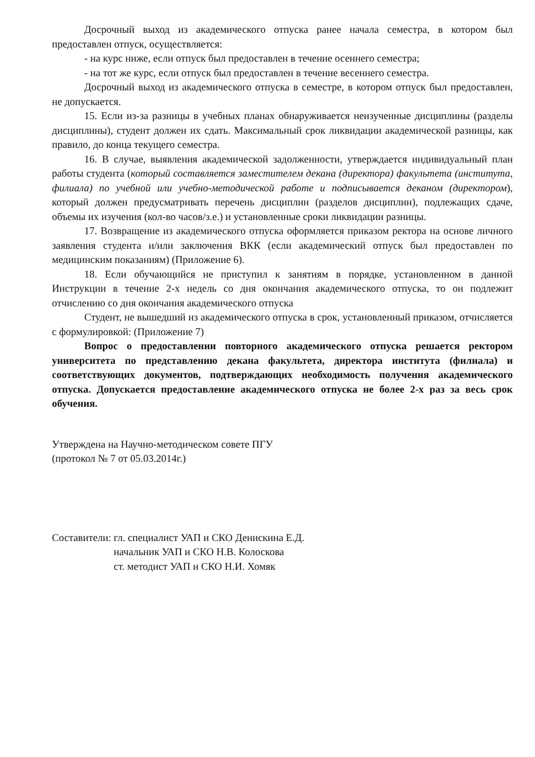Досрочный выход из академического отпуска ранее начала семестра, в котором был предоставлен отпуск, осуществляется:
- на курс ниже, если отпуск был предоставлен в течение осеннего семестра;
- на тот же курс, если отпуск был предоставлен в течение весеннего семестра.
Досрочный выход из академического отпуска в семестре, в котором отпуск был предоставлен, не допускается.
15. Если из-за разницы в учебных планах обнаруживается неизученные дисциплины (разделы дисциплины), студент должен их сдать. Максимальный срок ликвидации академической разницы, как правило, до конца текущего семестра.
16. В случае, выявления академической задолженности, утверждается индивидуальный план работы студента (который составляется заместителем декана (директора) факультета (института, филиала) по учебной или учебно-методической работе и подписывается деканом (директором), который должен предусматривать перечень дисциплин (разделов дисциплин), подлежащих сдаче, объемы их изучения (кол-во часов/з.е.) и установленные сроки ликвидации разницы.
17. Возвращение из академического отпуска оформляется приказом ректора на основе личного заявления студента и/или заключения ВКК (если академический отпуск был предоставлен по медицинским показаниям) (Приложение 6).
18. Если обучающийся не приступил к занятиям в порядке, установленном в данной Инструкции в течение 2-х недель со дня окончания академического отпуска, то он подлежит отчислению со дня окончания академического отпуска
Студент, не вышедший из академического отпуска в срок, установленный приказом, отчисляется с формулировкой: (Приложение 7)
Вопрос о предоставлении повторного академического отпуска решается ректором университета по представлению декана факультета, директора института (филиала) и соответствующих документов, подтверждающих необходимость получения академического отпуска. Допускается предоставление академического отпуска не более 2-х раз за весь срок обучения.
Утверждена на Научно-методическом совете ПГУ
(протокол № 7 от 05.03.2014г.)
Составители: гл. специалист УАП и СКО Денискина Е.Д.
начальник УАП и СКО Н.В. Колоскова
ст. методист УАП и СКО Н.И. Хомяк